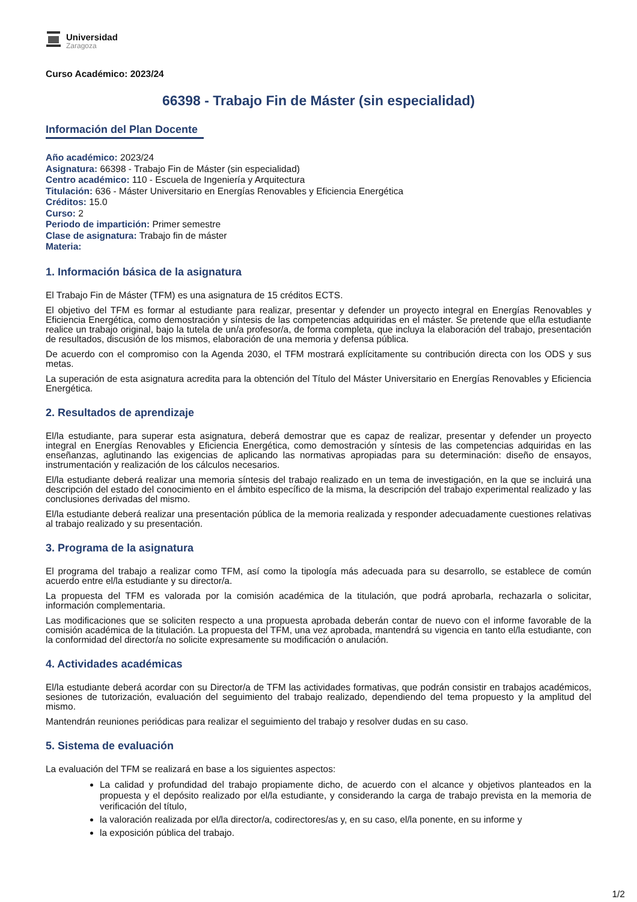Universidad
Zaragoza
Curso Académico: 2023/24
66398 - Trabajo Fin de Máster (sin especialidad)
Información del Plan Docente
Año académico: 2023/24
Asignatura: 66398 - Trabajo Fin de Máster (sin especialidad)
Centro académico: 110 - Escuela de Ingeniería y Arquitectura
Titulación: 636 - Máster Universitario en Energías Renovables y Eficiencia Energética
Créditos: 15.0
Curso: 2
Periodo de impartición: Primer semestre
Clase de asignatura: Trabajo fin de máster
Materia:
1. Información básica de la asignatura
El Trabajo Fin de Máster (TFM) es una asignatura de 15 créditos ECTS.
El objetivo del TFM es formar al estudiante para realizar, presentar y defender un proyecto integral en Energías Renovables y Eficiencia Energética, como demostración y síntesis de las competencias adquiridas en el máster. Se pretende que el/la estudiante realice un trabajo original, bajo la tutela de un/a profesor/a, de forma completa, que incluya la elaboración del trabajo, presentación de resultados, discusión de los mismos, elaboración de una memoria y defensa pública.
De acuerdo con el compromiso con la Agenda 2030, el TFM mostrará explícitamente su contribución directa con los ODS y sus metas.
La superación de esta asignatura acredita para la obtención del Título del Máster Universitario en Energías Renovables y Eficiencia Energética.
2. Resultados de aprendizaje
El/la estudiante, para superar esta asignatura, deberá demostrar que es capaz de realizar, presentar y defender un proyecto integral en Energías Renovables y Eficiencia Energética, como demostración y síntesis de las competencias adquiridas en las enseñanzas, aglutinando las exigencias de aplicando las normativas apropiadas para su determinación: diseño de ensayos, instrumentación y realización de los cálculos necesarios.
El/la estudiante deberá realizar una memoria síntesis del trabajo realizado en un tema de investigación, en la que se incluirá una descripción del estado del conocimiento en el ámbito específico de la misma, la descripción del trabajo experimental realizado y las conclusiones derivadas del mismo.
El/la estudiante deberá realizar una presentación pública de la memoria realizada y responder adecuadamente cuestiones relativas al trabajo realizado y su presentación.
3. Programa de la asignatura
El programa del trabajo a realizar como TFM, así como la tipología más adecuada para su desarrollo, se establece de común acuerdo entre el/la estudiante y su director/a.
La propuesta del TFM es valorada por la comisión académica de la titulación, que podrá aprobarla, rechazarla o solicitar, información complementaria.
Las modificaciones que se soliciten respecto a una propuesta aprobada deberán contar de nuevo con el informe favorable de la comisión académica de la titulación. La propuesta del TFM, una vez aprobada, mantendrá su vigencia en tanto el/la estudiante, con la conformidad del director/a no solicite expresamente su modificación o anulación.
4. Actividades académicas
El/la estudiante deberá acordar con su Director/a de TFM las actividades formativas, que podrán consistir en trabajos académicos, sesiones de tutorización, evaluación del seguimiento del trabajo realizado, dependiendo del tema propuesto y la amplitud del mismo.
Mantendrán reuniones periódicas para realizar el seguimiento del trabajo y resolver dudas en su caso.
5. Sistema de evaluación
La evaluación del TFM se realizará en base a los siguientes aspectos:
La calidad y profundidad del trabajo propiamente dicho, de acuerdo con el alcance y objetivos planteados en la propuesta y el depósito realizado por el/la estudiante, y considerando la carga de trabajo prevista en la memoria de verificación del título,
la valoración realizada por el/la director/a, codirectores/as y, en su caso, el/la ponente, en su informe y
la exposición pública del trabajo.
1/2